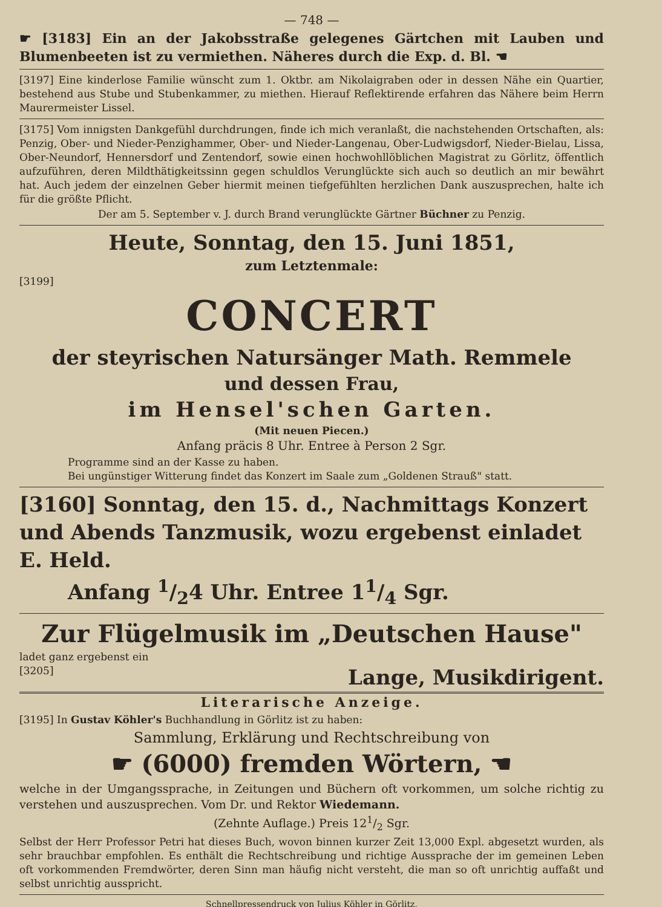— 748 —
☛ [3183] Ein an der Jakobsstraße gelegenes Gärtchen mit Lauben und Blumenbeeten ist zu vermiethen. Näheres durch die Exp. d. Bl. ☚
[3197] Eine kinderlose Familie wünscht zum 1. Oktbr. am Nikolaigraben oder in dessen Nähe ein Quartier, bestehend aus Stube und Stubenkammer, zu miethen. Hierauf Reflektirende erfahren das Nähere beim Herrn Maurermeister Lissel.
[3175] Vom innigsten Dankgefühl durchdrungen, finde ich mich veranlaßt, die nachstehenden Ortschaften, als: Penzig, Ober- und Nieder-Penzighammer, Ober- und Nieder-Langenau, Ober-Ludwigsdorf, Nieder-Bielau, Lissa, Ober-Neundorf, Hennersdorf und Zentendorf, sowie einen hochwohllöblichen Magistrat zu Görlitz, öffentlich aufzuführen, deren Mildthätigkeitssinn gegen schuldlos Verunglückte sich auch so deutlich an mir bewährt hat. Auch jedem der einzelnen Geber hiermit meinen tiefgefühlten herzlichen Dank auszusprechen, halte ich für die größte Pflicht.
Der am 5. September v. J. durch Brand verunglückte Gärtner Büchner zu Penzig.
Heute, Sonntag, den 15. Juni 1851,
zum Letztenmale:
[3199]
CONCERT
der steyrischen Natursänger Math. Remmele
und dessen Frau,
im Hensel'schen Garten.
(Mit neuen Piecen.)
Anfang präcis 8 Uhr. Entree à Person 2 Sgr.
Programme sind an der Kasse zu haben.
Bei ungünstiger Witterung findet das Konzert im Saale zum „Goldenen Strauß" statt.
[3160] Sonntag, den 15. d., Nachmittags Konzert und Abends Tanzmusik, wozu ergebenst einladet E. Held.
Anfang 1/24 Uhr. Entree 11/4 Sgr.
Zur Flügelmusik im „Deutschen Hause"
ladet ganz ergebenst ein
[3205] Lange, Musikdirigent.
Literarische Anzeige.
[3195] In Gustav Köhler's Buchhandlung in Görlitz ist zu haben:
Sammlung, Erklärung und Rechtschreibung von
☛ (6000) fremden Wörtern, ☚
welche in der Umgangssprache, in Zeitungen und Büchern oft vorkommen, um solche richtig zu verstehen und auszusprechen. Vom Dr. und Rektor Wiedemann.
(Zehnte Auflage.) Preis 121/2 Sgr.
Selbst der Herr Professor Petri hat dieses Buch, wovon binnen kurzer Zeit 13,000 Expl. abgesetzt wurden, als sehr brauchbar empfohlen. Es enthält die Rechtschreibung und richtige Aussprache der im gemeinen Leben oft vorkommenden Fremdwörter, deren Sinn man häufig nicht versteht, die man so oft unrichtig auffaßt und selbst unrichtig ausspricht.
Schnellpressendruck von Julius Köhler in Görlitz.